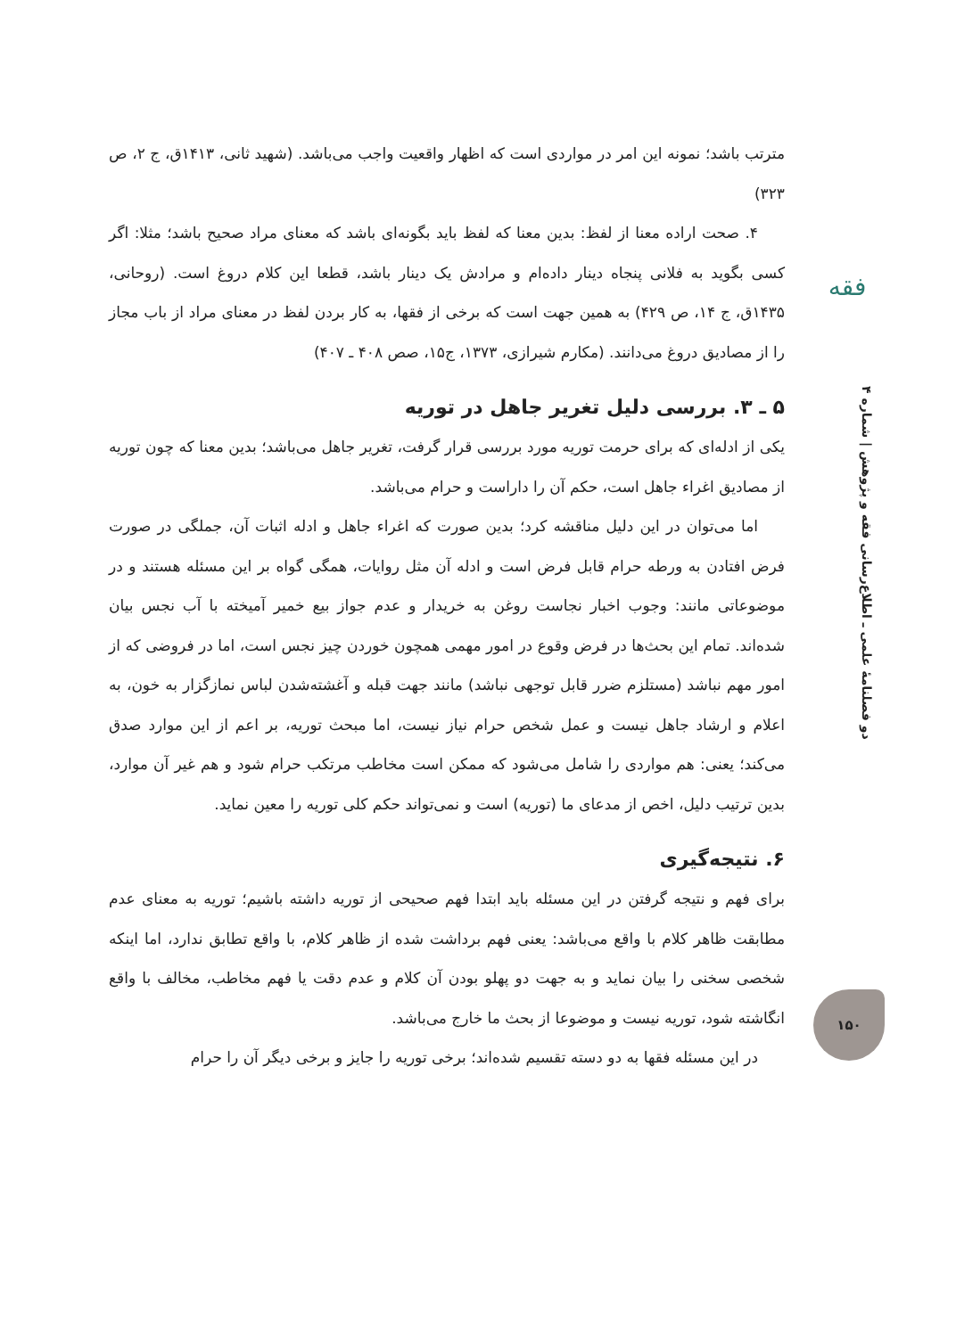فقه
دو فصلنامهٔ علمی ـ اطلاع‌رسانی فقه و پژوهش | شماره ۴
مترتب باشد؛ نمونه این امر در مواردی است که اظهار واقعیت واجب می‌باشد. (شهید ثانی، ۱۴۱۳ق، ج ۲، ص ۳۲۳)
۴. صحت اراده معنا از لفظ: بدین معنا که لفظ باید بگونه‌ای باشد که معنای مراد صحیح باشد؛ مثلا: اگر کسی بگوید به فلانی پنجاه دینار داده‌ام و مرادش یک دینار باشد، قطعا این کلام دروغ است. (روحانی، ۱۴۳۵ق، ج ۱۴، ص ۴۲۹) به همین جهت است که برخی از فقها، به کار بردن لفظ در معنای مراد از باب مجاز را از مصادیق دروغ می‌دانند. (مکارم شیرازی، ۱۳۷۳، ج۱۵، صص ۴۰۸ ـ ۴۰۷)
۵ ـ ۳. بررسی دلیل تغریر جاهل در توریه
یکی از ادله‌ای که برای حرمت توریه مورد بررسی قرار گرفت، تغریر جاهل می‌باشد؛ بدین معنا که چون توریه از مصادیق اغراء جاهل است، حکم آن را داراست و حرام می‌باشد.
اما می‌توان در این دلیل مناقشه کرد؛ بدین صورت که اغراء جاهل و ادله اثبات آن، جملگی در صورت فرض افتادن به ورطه حرام قابل فرض است و ادله آن مثل روایات، همگی گواه بر این مسئله هستند و در موضوعاتی مانند: وجوب اخبار نجاست روغن به خریدار و عدم جواز بیع خمیر آمیخته با آب نجس بیان شده‌اند. تمام این بحث‌ها در فرض وقوع در امور مهمی همچون خوردن چیز نجس است، اما در فروضی که از امور مهم نباشد (مستلزم ضرر قابل توجهی نباشد) مانند جهت قبله و آغشته‌شدن لباس نمازگزار به خون، به اعلام و ارشاد جاهل نیست و عمل شخص حرام نیاز نیست، اما مبحث توریه، بر اعم از این موارد صدق می‌کند؛ یعنی: هم مواردی را شامل می‌شود که ممکن است مخاطب مرتکب حرام شود و هم غیر آن موارد، بدین ترتیب دلیل، اخص از مدعای ما (توریه) است و نمی‌تواند حکم کلی توریه را معین نماید.
۶. نتیجه‌گیری
برای فهم و نتیجه گرفتن در این مسئله باید ابتدا فهم صحیحی از توریه داشته باشیم؛ توریه به معنای عدم مطابقت ظاهر کلام با واقع می‌باشد: یعنی فهم برداشت شده از ظاهر کلام، با واقع تطابق ندارد، اما اینکه شخصی سخنی را بیان نماید و به جهت دو پهلو بودن آن کلام و عدم دقت یا فهم مخاطب، مخالف با واقع انگاشته شود، توریه نیست و موضوعا از بحث ما خارج می‌باشد.
در این مسئله فقها به دو دسته تقسیم شده‌اند؛ برخی توریه را جایز و برخی دیگر آن را حرام
۱۵۰